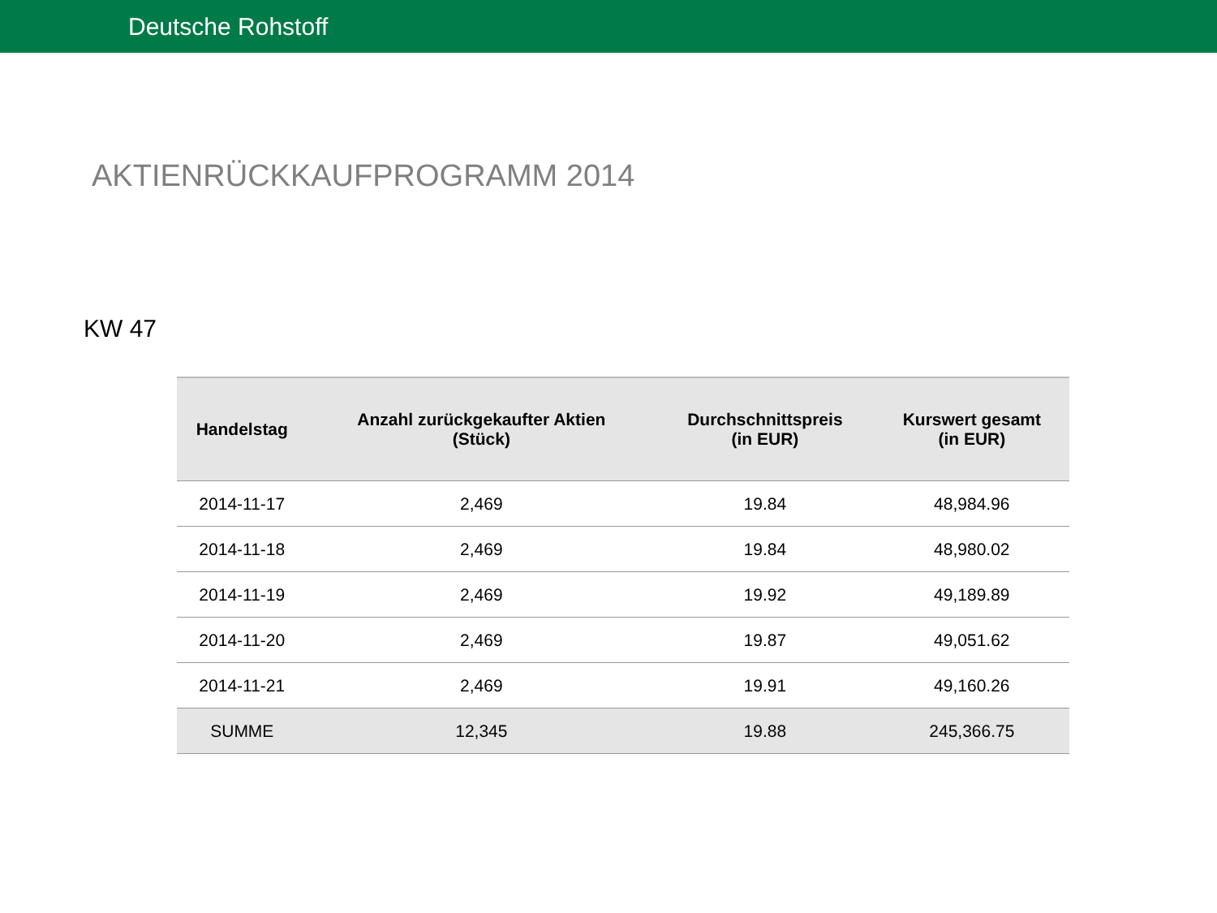Deutsche Rohstoff
AKTIENRÜCKKAUFPROGRAMM 2014
KW 47
| Handelstag | Anzahl zurückgekaufter Aktien (Stück) | Durchschnittspreis (in EUR) | Kurswert gesamt (in EUR) |
| --- | --- | --- | --- |
| 2014-11-17 | 2,469 | 19.84 | 48,984.96 |
| 2014-11-18 | 2,469 | 19.84 | 48,980.02 |
| 2014-11-19 | 2,469 | 19.92 | 49,189.89 |
| 2014-11-20 | 2,469 | 19.87 | 49,051.62 |
| 2014-11-21 | 2,469 | 19.91 | 49,160.26 |
| SUMME | 12,345 | 19.88 | 245,366.75 |